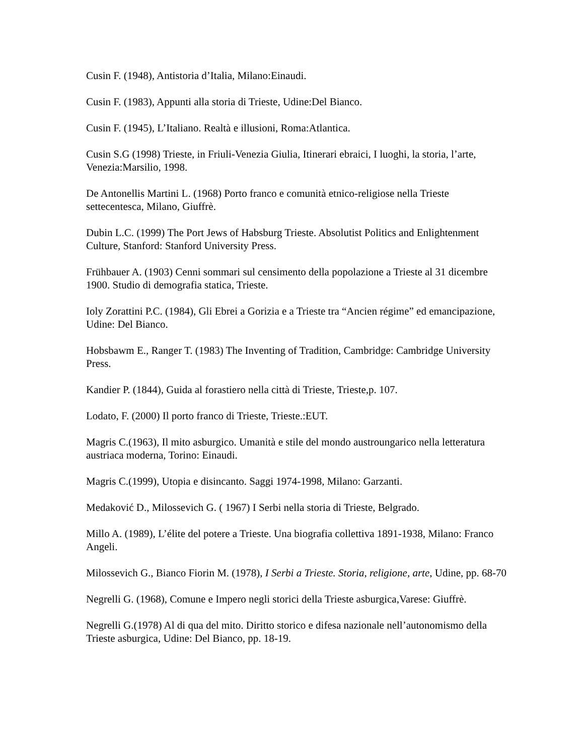Cusin F. (1948), Antistoria d’Italia, Milano:Einaudi.
Cusin F. (1983), Appunti alla storia di Trieste, Udine:Del Bianco.
Cusin F. (1945), L’Italiano. Realtà e illusioni, Roma:Atlantica.
Cusin S.G (1998) Trieste, in Friuli-Venezia Giulia, Itinerari ebraici, I luoghi, la storia, l’arte, Venezia:Marsilio, 1998.
De Antonellis Martini L. (1968) Porto franco e comunità etnico-religiose nella Trieste settecentesca, Milano, Giuffrè.
Dubin L.C. (1999) The Port Jews of Habsburg Trieste. Absolutist Politics and Enlightenment Culture, Stanford: Stanford University Press.
Frühbauer A. (1903) Cenni sommari sul censimento della popolazione a Trieste al 31 dicembre 1900. Studio di demografia statica, Trieste.
Ioly Zorattini P.C. (1984), Gli Ebrei a Gorizia e a Trieste tra “Ancien régime” ed emancipazione, Udine: Del Bianco.
Hobsbawm E., Ranger T. (1983) The Inventing of Tradition, Cambridge: Cambridge University Press.
Kandier P. (1844), Guida al forastiero nella città di Trieste, Trieste,p. 107.
Lodato, F. (2000) Il porto franco di Trieste, Trieste.:EUT.
Magris C.(1963), Il mito asburgico. Umanità e stile del mondo austroungarico nella letteratura austriaca moderna, Torino: Einaudi.
Magris C.(1999), Utopia e disincanto. Saggi 1974-1998, Milano: Garzanti.
Medaković D., Milossevich G. ( 1967) I Serbi nella storia di Trieste, Belgrado.
Millo A. (1989), L’élite del potere a Trieste. Una biografia collettiva 1891-1938, Milano: Franco Angeli.
Milossevich G., Bianco Fiorin M. (1978), I Serbi a Trieste. Storia, religione, arte, Udine, pp. 68-70
Negrelli G. (1968), Comune e Impero negli storici della Trieste asburgica,Varese: Giuffrè.
Negrelli G.(1978) Al di qua del mito. Diritto storico e difesa nazionale nell’autonomismo della Trieste asburgica, Udine: Del Bianco, pp. 18-19.